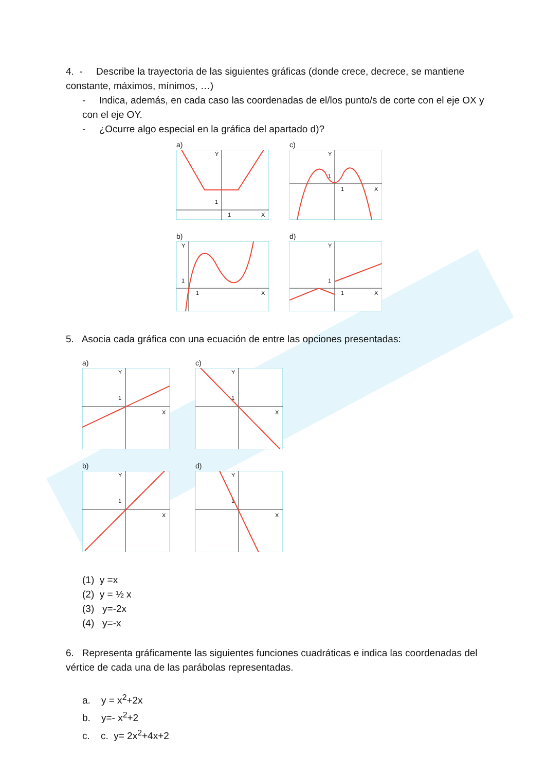4. - Describe la trayectoria de las siguientes gráficas (donde crece, decrece, se mantiene constante, máximos, mínimos, …)
- Indica, además, en cada caso las coordenadas de el/los punto/s de corte con el eje OX y con el eje OY.
- ¿Ocurre algo especial en la gráfica del apartado d)?
a)
Y
X
1
1
c)
Y
X
1
1
b)
Y
X
1
1
d)
Y
X
1
1
5. Asocia cada gráfica con una ecuación de entre las opciones presentadas:
a)
Y
X
1
c)
Y
X
1
b)
Y
X
1
d)
Y
X
1
(1) y =x
(2) y = ½ x
(3) y=-2x
(4) y=-x
6. Representa gráficamente las siguientes funciones cuadráticas e indica las coordenadas del vértice de cada una de las parábolas representadas.
a. y = x<sup>2</sup>+2x
b. y=- x<sup>2</sup>+2
c. c. y= 2x<sup>2</sup>+4x+2